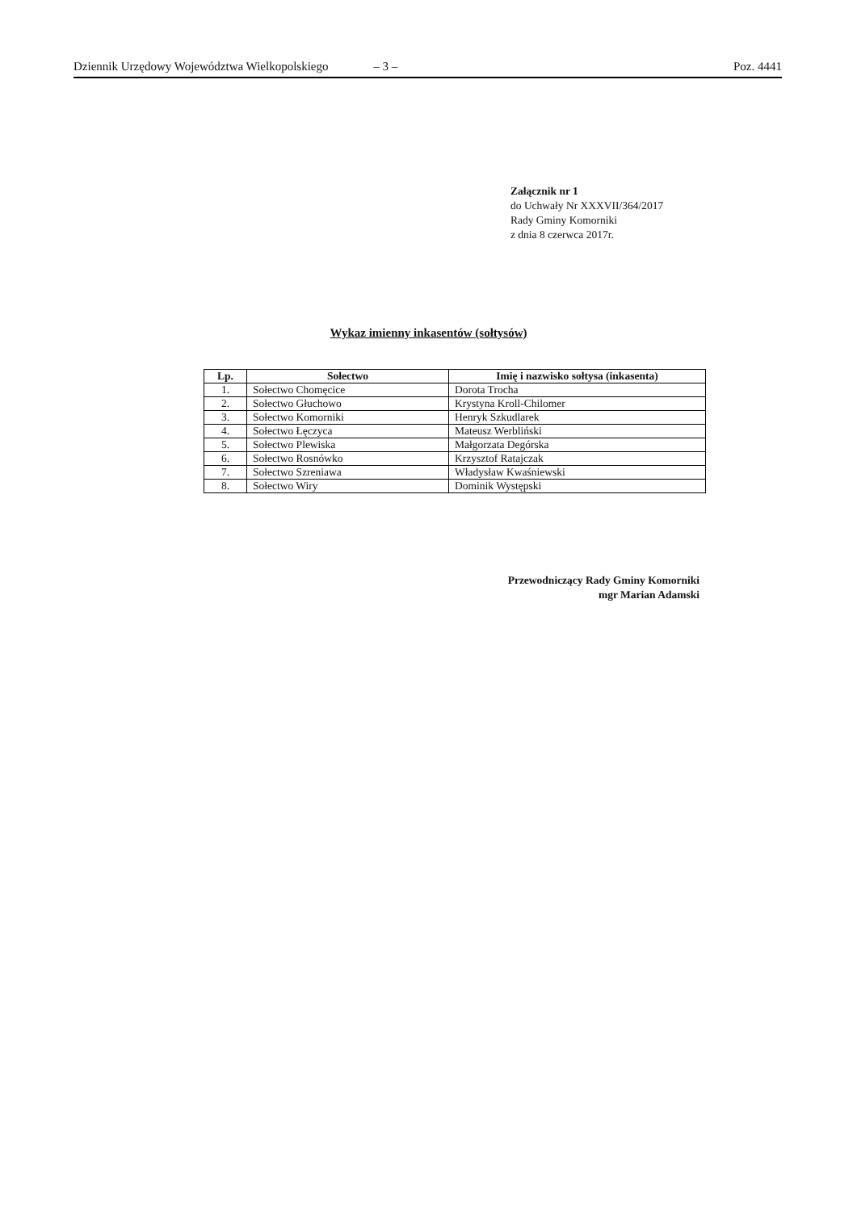Dziennik Urzędowy Województwa Wielkopolskiego – 3 – Poz. 4441
Załącznik nr 1
do Uchwały Nr XXXVII/364/2017
Rady Gminy Komorniki
z dnia 8 czerwca 2017r.
Wykaz imienny inkasentów (sołtysów)
| Lp. | Sołectwo | Imię i nazwisko sołtysa (inkasenta) |
| --- | --- | --- |
| 1. | Sołectwo Chomęcice | Dorota Trocha |
| 2. | Sołectwo Głuchowo | Krystyna Kroll-Chilomer |
| 3. | Sołectwo Komorniki | Henryk Szkudlarek |
| 4. | Sołectwo Łęczyca | Mateusz Werbliński |
| 5. | Sołectwo Plewiska | Małgorzata Degórska |
| 6. | Sołectwo Rosnówko | Krzysztof Ratajczak |
| 7. | Sołectwo Szreniawa | Władysław Kwaśniewski |
| 8. | Sołectwo Wiry | Dominik Występski |
Przewodniczący Rady Gminy Komorniki
mgr Marian Adamski